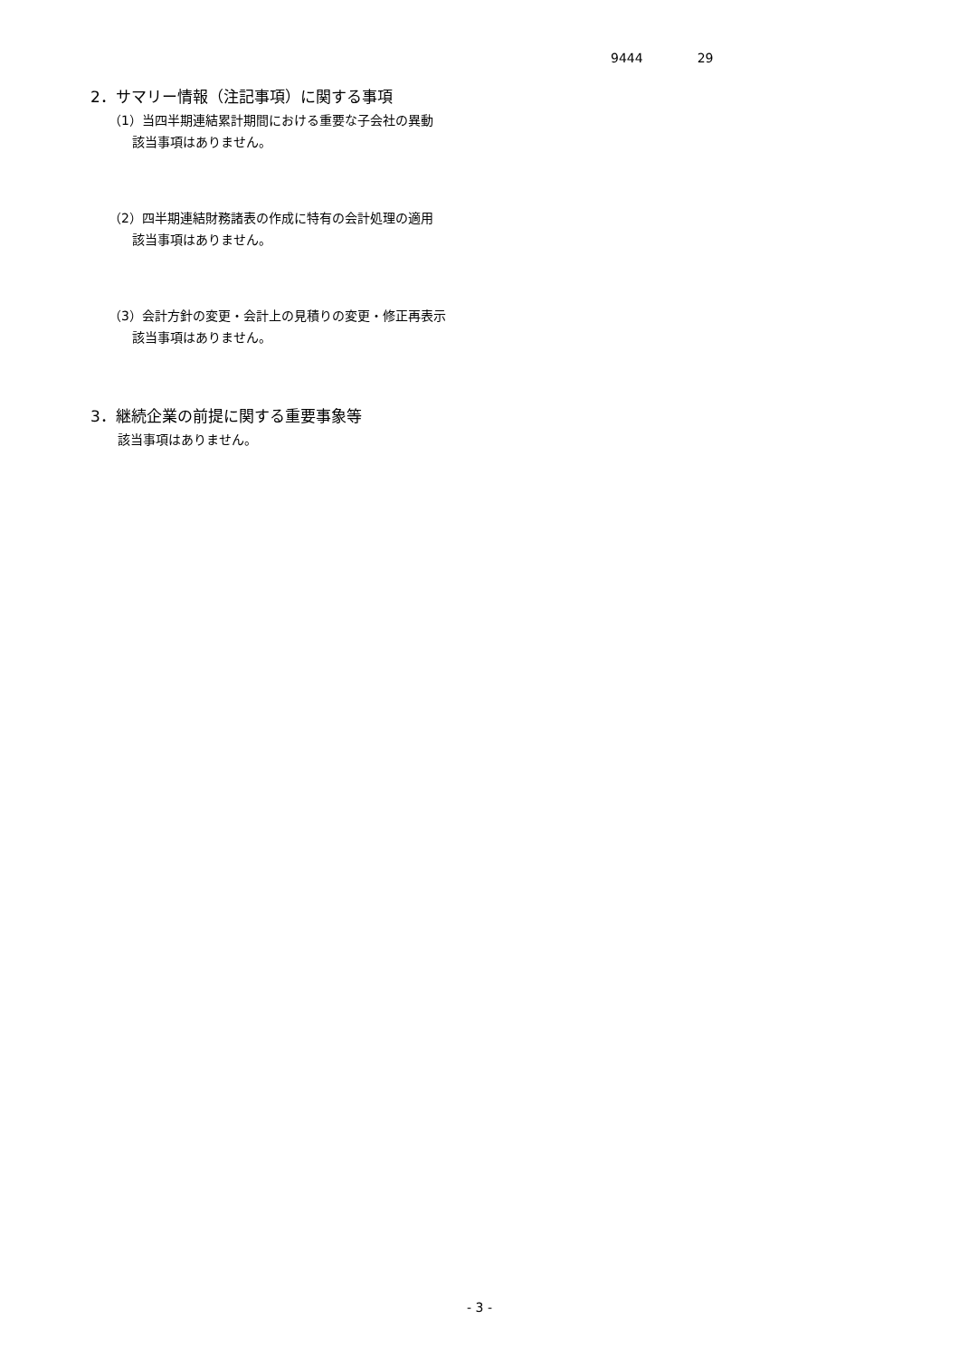9444 29
2．サマリー情報（注記事項）に関する事項
（1）当四半期連結累計期間における重要な子会社の異動
該当事項はありません。
（2）四半期連結財務諸表の作成に特有の会計処理の適用
該当事項はありません。
（3）会計方針の変更・会計上の見積りの変更・修正再表示
該当事項はありません。
3．継続企業の前提に関する重要事象等
該当事項はありません。
- 3 -